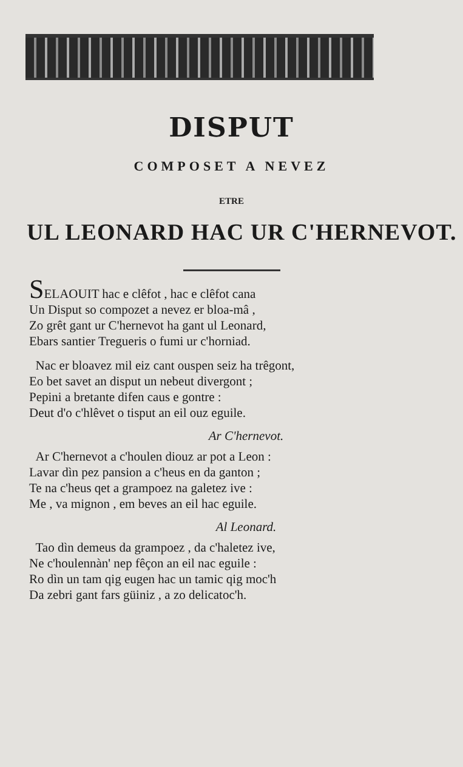DISPUT
COMPOSET A NEVEZ
ETRE
UL LEONARD HAC UR C'HERNEVOT.
SELAOUIT hac e clêfot , hac e clêfot cana
Un Disput so compozet a nevez er bloa-mâ ,
Zo grêt gant ur C'hernevot ha gant ul Leonard,
Ebars santier Tregueris o fumi ur c'horniad.
Nac er bloavez mil eiz cant ouspen seiz ha trêgont,
Eo bet savet an disput un nebeut divergont ;
Pepini a bretante difen caus e gontre :
Deut d'o c'hlêvet o tisput an eil ouz eguile.
Ar C'hernevot.
Ar C'hernevot a c'houlen diouz ar pot a Leon :
Lavar dìn pez pansion a c'heus en da ganton ;
Te na c'heus qet a grampoez na galetez ive :
Me , va mignon , em beves an eil hac eguile.
Al Leonard.
Tao dìn demeus da grampoez , da c'haletez ive,
Ne c'houlennàn' nep fêçon an eil nac eguile :
Ro dìn un tam qig eugen hac un tamic qig moc'h
Da zebri gant fars güiniz , a zo delicatoc'h.